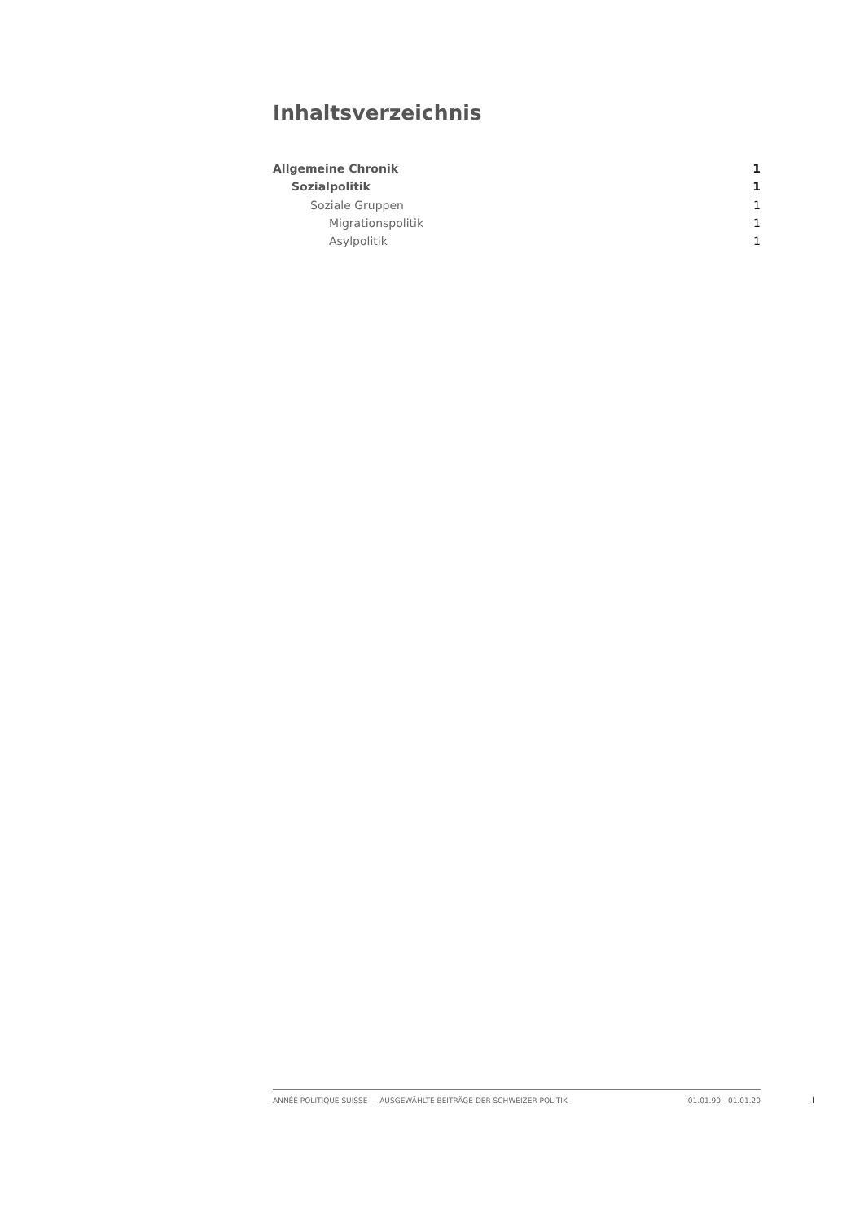Inhaltsverzeichnis
Allgemeine Chronik 1
Sozialpolitik 1
Soziale Gruppen 1
Migrationspolitik 1
Asylpolitik 1
ANNÉE POLITIQUE SUISSE — AUSGEWÄHLTE BEITRÄGE DER SCHWEIZER POLITIK 01.01.90 - 01.01.20
I